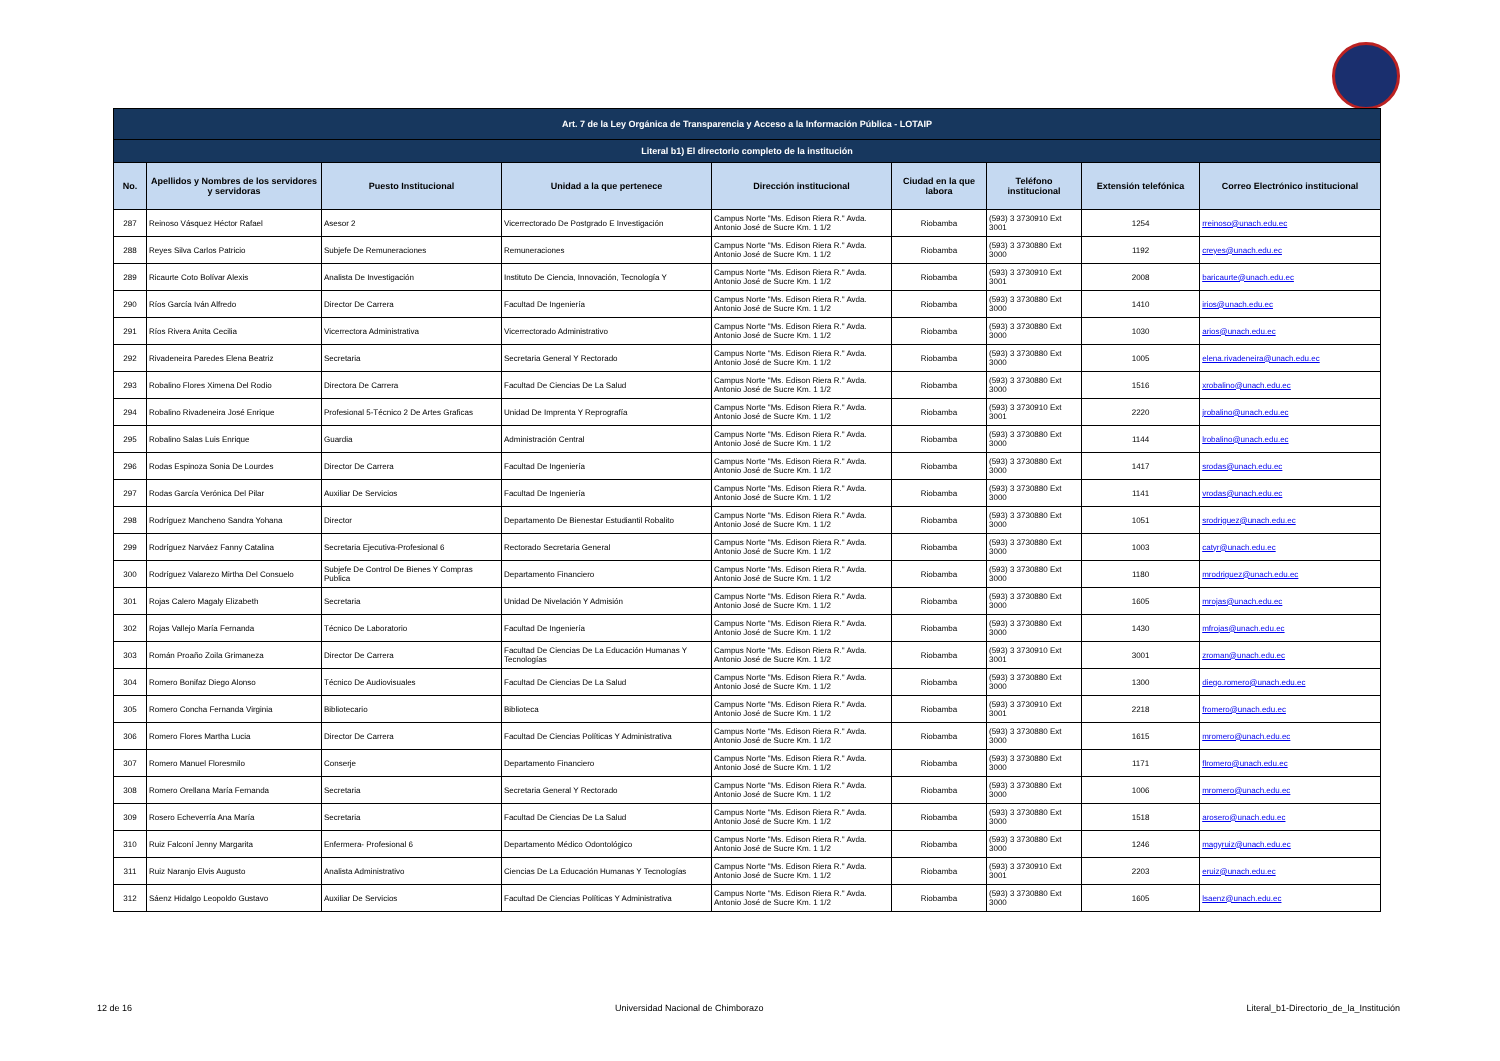| Art. 7 de la Ley Orgánica de Transparencia y Acceso a la Información Pública - LOTAIP | | | | | | | | |
| Literal b1) El directorio completo de la institución | | | | | | | | |
| No. | Apellidos y Nombres de los servidores y servidoras | Puesto Institucional | Unidad a la que pertenece | Dirección institucional | Ciudad en la que labora | Teléfono institucional | Extensión telefónica | Correo Electrónico institucional |
| 287 | Reinoso Vásquez Héctor Rafael | Asesor 2 | Vicerrectorado De Postgrado E Investigación | Campus Norte "Ms. Edison Riera R." Avda. Antonio José de Sucre Km. 1 1/2 | Riobamba | (593) 3 3730910 Ext 3001 | 1254 | rreinoso@unach.edu.ec |
| 288 | Reyes Silva Carlos Patricio | Subjefe De Remuneraciones | Remuneraciones | Campus Norte "Ms. Edison Riera R." Avda. Antonio José de Sucre Km. 1 1/2 | Riobamba | (593) 3 3730880 Ext 3000 | 1192 | creyes@unach.edu.ec |
| 289 | Ricaurte Coto Bolívar Alexis | Analista De Investigación | Instituto De Ciencia, Innovación, Tecnología Y | Campus Norte "Ms. Edison Riera R." Avda. Antonio José de Sucre Km. 1 1/2 | Riobamba | (593) 3 3730910 Ext 3001 | 2008 | baricaurte@unach.edu.ec |
| 290 | Ríos García Iván Alfredo | Director De Carrera | Facultad De Ingeniería | Campus Norte "Ms. Edison Riera R." Avda. Antonio José de Sucre Km. 1 1/2 | Riobamba | (593) 3 3730880 Ext 3000 | 1410 | irios@unach.edu.ec |
| 291 | Ríos Rivera Anita Cecilia | Vicerrectora Administrativa | Vicerrectorado Administrativo | Campus Norte "Ms. Edison Riera R." Avda. Antonio José de Sucre Km. 1 1/2 | Riobamba | (593) 3 3730880 Ext 3000 | 1030 | arios@unach.edu.ec |
| 292 | Rivadeneira Paredes Elena Beatriz | Secretaria | Secretaria General Y Rectorado | Campus Norte "Ms. Edison Riera R." Avda. Antonio José de Sucre Km. 1 1/2 | Riobamba | (593) 3 3730880 Ext 3000 | 1005 | elena.rivadeneira@unach.edu.ec |
| 293 | Robalino Flores Ximena Del Rodio | Directora De Carrera | Facultad De Ciencias De La Salud | Campus Norte "Ms. Edison Riera R." Avda. Antonio José de Sucre Km. 1 1/2 | Riobamba | (593) 3 3730880 Ext 3000 | 1516 | xrobalino@unach.edu.ec |
| 294 | Robalino Rivadeneira José Enrique | Profesional 5-Técnico 2 De Artes Graficas | Unidad De Imprenta Y Reprografía | Campus Norte "Ms. Edison Riera R." Avda. Antonio José de Sucre Km. 1 1/2 | Riobamba | (593) 3 3730910 Ext 3001 | 2220 | jrobalino@unach.edu.ec |
| 295 | Robalino Salas Luis Enrique | Guardia | Administración Central | Campus Norte "Ms. Edison Riera R." Avda. Antonio José de Sucre Km. 1 1/2 | Riobamba | (593) 3 3730880 Ext 3000 | 1144 | lrobalino@unach.edu.ec |
| 296 | Rodas Espinoza Sonia De Lourdes | Director De Carrera | Facultad De Ingeniería | Campus Norte "Ms. Edison Riera R." Avda. Antonio José de Sucre Km. 1 1/2 | Riobamba | (593) 3 3730880 Ext 3000 | 1417 | srodas@unach.edu.ec |
| 297 | Rodas García Verónica Del Pilar | Auxiliar De Servicios | Facultad De Ingeniería | Campus Norte "Ms. Edison Riera R." Avda. Antonio José de Sucre Km. 1 1/2 | Riobamba | (593) 3 3730880 Ext 3000 | 1141 | vrodas@unach.edu.ec |
| 298 | Rodríguez Mancheno Sandra Yohana | Director | Departamento De Bienestar Estudiantil Robalito | Campus Norte "Ms. Edison Riera R." Avda. Antonio José de Sucre Km. 1 1/2 | Riobamba | (593) 3 3730880 Ext 3000 | 1051 | srodriguez@unach.edu.ec |
| 299 | Rodríguez Narváez Fanny Catalina | Secretaria Ejecutiva-Profesional 6 | Rectorado Secretaria General | Campus Norte "Ms. Edison Riera R." Avda. Antonio José de Sucre Km. 1 1/2 | Riobamba | (593) 3 3730880 Ext 3000 | 1003 | catyr@unach.edu.ec |
| 300 | Rodríguez Valarezo Mirtha Del Consuelo | Subjefe De Control De Bienes Y Compras Publica | Departamento Financiero | Campus Norte "Ms. Edison Riera R." Avda. Antonio José de Sucre Km. 1 1/2 | Riobamba | (593) 3 3730880 Ext 3000 | 1180 | mrodriguez@unach.edu.ec |
| 301 | Rojas Calero Magaly Elizabeth | Secretaria | Unidad De Nivelación Y Admisión | Campus Norte "Ms. Edison Riera R." Avda. Antonio José de Sucre Km. 1 1/2 | Riobamba | (593) 3 3730880 Ext 3000 | 1605 | mrojas@unach.edu.ec |
| 302 | Rojas Vallejo María Fernanda | Técnico De Laboratorio | Facultad De Ingeniería | Campus Norte "Ms. Edison Riera R." Avda. Antonio José de Sucre Km. 1 1/2 | Riobamba | (593) 3 3730880 Ext 3000 | 1430 | mfrojas@unach.edu.ec |
| 303 | Román Proaño Zoila Grimaneza | Director De Carrera | Facultad De Ciencias De La Educación Humanas Y Tecnologías | Campus Norte "Ms. Edison Riera R." Avda. Antonio José de Sucre Km. 1 1/2 | Riobamba | (593) 3 3730910 Ext 3001 | 3001 | zroman@unach.edu.ec |
| 304 | Romero Bonifaz Diego Alonso | Técnico De Audiovisuales | Facultad De Ciencias De La Salud | Campus Norte "Ms. Edison Riera R." Avda. Antonio José de Sucre Km. 1 1/2 | Riobamba | (593) 3 3730880 Ext 3000 | 1300 | diego.romero@unach.edu.ec |
| 305 | Romero Concha Fernanda Virginia | Bibliotecario | Biblioteca | Campus Norte "Ms. Edison Riera R." Avda. Antonio José de Sucre Km. 1 1/2 | Riobamba | (593) 3 3730910 Ext 3001 | 2218 | fromero@unach.edu.ec |
| 306 | Romero Flores Martha Lucia | Director De Carrera | Facultad De Ciencias Políticas Y Administrativa | Campus Norte "Ms. Edison Riera R." Avda. Antonio José de Sucre Km. 1 1/2 | Riobamba | (593) 3 3730880 Ext 3000 | 1615 | mromero@unach.edu.ec |
| 307 | Romero Manuel Floresmilo | Conserje | Departamento Financiero | Campus Norte "Ms. Edison Riera R." Avda. Antonio José de Sucre Km. 1 1/2 | Riobamba | (593) 3 3730880 Ext 3000 | 1171 | flromero@unach.edu.ec |
| 308 | Romero Orellana María Fernanda | Secretaria | Secretaria General Y Rectorado | Campus Norte "Ms. Edison Riera R." Avda. Antonio José de Sucre Km. 1 1/2 | Riobamba | (593) 3 3730880 Ext 3000 | 1006 | mromero@unach.edu.ec |
| 309 | Rosero Echeverría Ana María | Secretaria | Facultad De Ciencias De La Salud | Campus Norte "Ms. Edison Riera R." Avda. Antonio José de Sucre Km. 1 1/2 | Riobamba | (593) 3 3730880 Ext 3000 | 1518 | arosero@unach.edu.ec |
| 310 | Ruiz Falconí Jenny Margarita | Enfermera- Profesional 6 | Departamento Médico Odontológico | Campus Norte "Ms. Edison Riera R." Avda. Antonio José de Sucre Km. 1 1/2 | Riobamba | (593) 3 3730880 Ext 3000 | 1246 | magyruiz@unach.edu.ec |
| 311 | Ruiz Naranjo Elvis Augusto | Analista Administrativo | Ciencias De La Educación Humanas Y Tecnologías | Campus Norte "Ms. Edison Riera R." Avda. Antonio José de Sucre Km. 1 1/2 | Riobamba | (593) 3 3730910 Ext 3001 | 2203 | eruiz@unach.edu.ec |
| 312 | Sáenz Hidalgo Leopoldo Gustavo | Auxiliar De Servicios | Facultad De Ciencias Políticas Y Administrativa | Campus Norte "Ms. Edison Riera R." Avda. Antonio José de Sucre Km. 1 1/2 | Riobamba | (593) 3 3730880 Ext 3000 | 1605 | lsaenz@unach.edu.ec |
12 de 16 Universidad Nacional de Chimborazo Literal_b1-Directorio_de_la_Institución